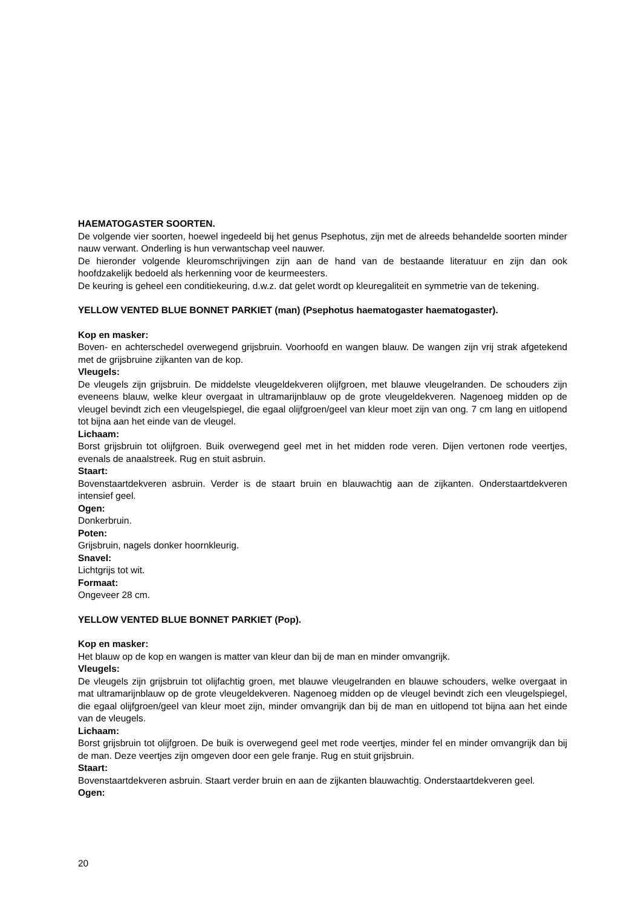HAEMATOGASTER SOORTEN.
De volgende vier soorten, hoewel ingedeeld bij het genus Psephotus, zijn met de alreeds behandelde soorten minder nauw verwant. Onderling is hun verwantschap veel nauwer.
De hieronder volgende kleuromschrijvingen zijn aan de hand van de bestaande literatuur en zijn dan ook hoofdzakelijk bedoeld als herkenning voor de keurmeesters.
De keuring is geheel een conditiekeuring, d.w.z. dat gelet wordt op kleuregaliteit en symmetrie van de tekening.
YELLOW VENTED BLUE BONNET PARKIET (man) (Psephotus haematogaster haematogaster).
Kop en masker:
Boven- en achterschedel overwegend grijsbruin. Voorhoofd en wangen blauw. De wangen zijn vrij strak afgetekend met de grijsbruine zijkanten van de kop.
Vleugels:
De vleugels zijn grijsbruin. De middelste vleugeldekveren olijfgroen, met blauwe vleugelranden. De schouders zijn eveneens blauw, welke kleur overgaat in ultramarijnblauw op de grote vleugeldekveren. Nagenoeg midden op de vleugel bevindt zich een vleugelspiegel, die egaal olijfgroen/geel van kleur moet zijn van ong. 7 cm lang en uitlopend tot bijna aan het einde van de vleugel.
Lichaam:
Borst grijsbruin tot olijfgroen. Buik overwegend geel met in het midden rode veren. Dijen vertonen rode veertjes, evenals de anaalstreek. Rug en stuit asbruin.
Staart:
Bovenstaartdekveren asbruin. Verder is de staart bruin en blauwachtig aan de zijkanten. Onderstaartdekveren intensief geel.
Ogen:
Donkerbruin.
Poten:
Grijsbruin, nagels donker hoornkleurig.
Snavel:
Lichtgrijs tot wit.
Formaat:
Ongeveer 28 cm.
YELLOW VENTED BLUE BONNET PARKIET (Pop).
Kop en masker:
Het blauw op de kop en wangen is matter van kleur dan bij de man en minder omvangrijk.
Vleugels:
De vleugels zijn grijsbruin tot olijfachtig groen, met blauwe vleugelranden en blauwe schouders, welke overgaat in mat ultramarijnblauw op de grote vleugeldekveren. Nagenoeg midden op de vleugel bevindt zich een vleugelspiegel, die egaal olijfgroen/geel van kleur moet zijn, minder omvangrijk dan bij de man en uitlopend tot bijna aan het einde van de vleugels.
Lichaam:
Borst grijsbruin tot olijfgroen. De buik is overwegend geel met rode veertjes, minder fel en minder omvangrijk dan bij de man. Deze veertjes zijn omgeven door een gele franje. Rug en stuit grijsbruin.
Staart:
Bovenstaartdekveren asbruin. Staart verder bruin en aan de zijkanten blauwachtig. Onderstaartdekveren geel.
Ogen:
20